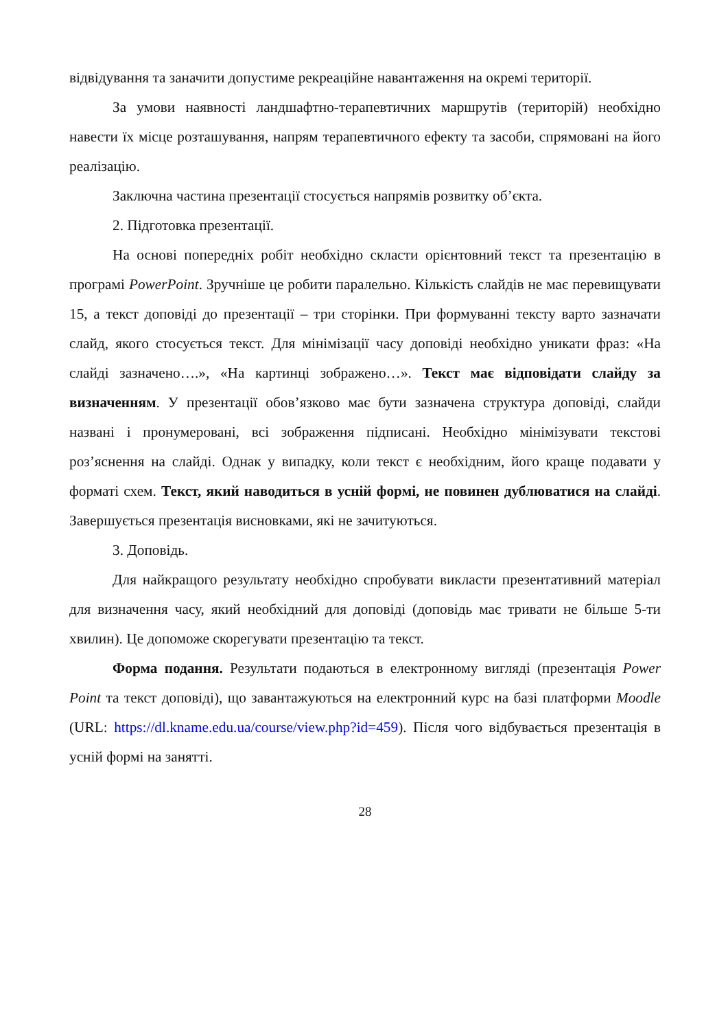відвідування та заначити допустиме рекреаційне навантаження на окремі території.
За умови наявності ландшафтно-терапевтичних маршрутів (територій) необхідно навести їх місце розташування, напрям терапевтичного ефекту та засоби, спрямовані на його реалізацію.
Заключна частина презентації стосується напрямів розвитку об’єкта.
2. Підготовка презентації.
На основі попередніх робіт необхідно скласти орієнтовний текст та презентацію в програмі PowerPoint. Зручніше це робити паралельно. Кількість слайдів не має перевищувати 15, а текст доповіді до презентації – три сторінки. При формуванні тексту варто зазначати слайд, якого стосується текст. Для мінімізації часу доповіді необхідно уникати фраз: «На слайді зазначено….», «На картинці зображено…». Текст має відповідати слайду за визначенням. У презентації обов’язково має бути зазначена структура доповіді, слайди названі і пронумеровані, всі зображення підписані. Необхідно мінімізувати текстові роз’яснення на слайді. Однак у випадку, коли текст є необхідним, його краще подавати у форматі схем. Текст, який наводиться в усній формі, не повинен дублюватися на слайді. Завершується презентація висновками, які не зачитуються.
3. Доповідь.
Для найкращого результату необхідно спробувати викласти презентативний матеріал для визначення часу, який необхідний для доповіді (доповідь має тривати не більше 5-ти хвилин). Це допоможе скорегувати презентацію та текст.
Форма подання. Результати подаються в електронному вигляді (презентація Power Point та текст доповіді), що завантажуються на електронний курс на базі платформи Moodle (URL: https://dl.kname.edu.ua/course/view.php?id=459). Після чого відбувається презентація в усній формі на занятті.
28